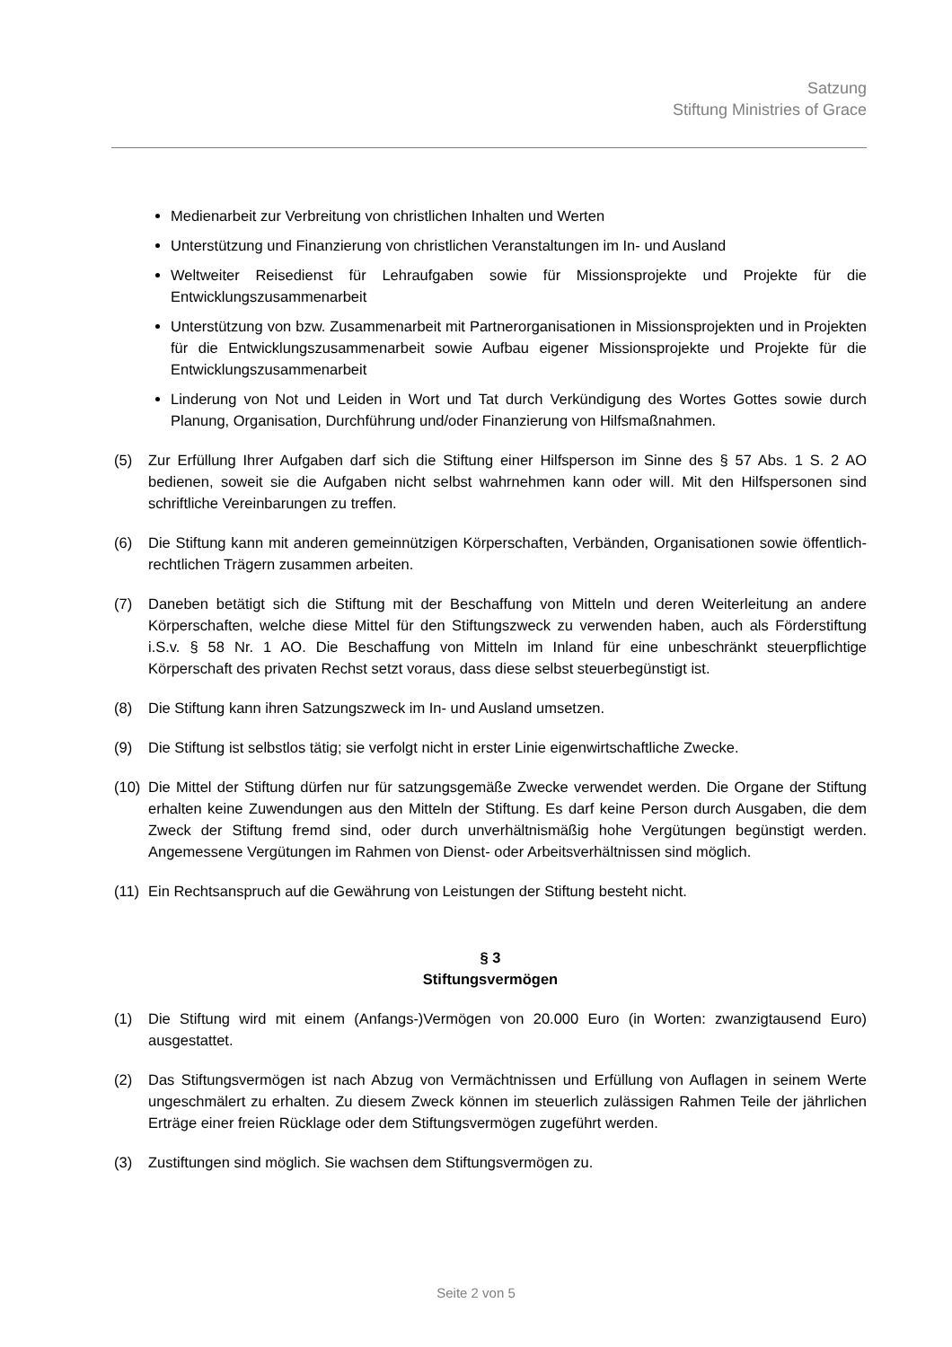Satzung
Stiftung Ministries of Grace
Medienarbeit zur Verbreitung von christlichen Inhalten und Werten
Unterstützung und Finanzierung von christlichen Veranstaltungen im In- und Ausland
Weltweiter Reisedienst für Lehraufgaben sowie für Missionsprojekte und Projekte für die Entwicklungszusammenarbeit
Unterstützung von bzw. Zusammenarbeit mit Partnerorganisationen in Missionsprojekten und in Projekten für die Entwicklungszusammenarbeit sowie Aufbau eigener Missionsprojekte und Projekte für die Entwicklungszusammenarbeit
Linderung von Not und Leiden in Wort und Tat durch Verkündigung des Wortes Gottes sowie durch Planung, Organisation, Durchführung und/oder Finanzierung von Hilfsmaßnahmen.
(5) Zur Erfüllung Ihrer Aufgaben darf sich die Stiftung einer Hilfsperson im Sinne des § 57 Abs. 1 S. 2 AO bedienen, soweit sie die Aufgaben nicht selbst wahrnehmen kann oder will. Mit den Hilfspersonen sind schriftliche Vereinbarungen zu treffen.
(6) Die Stiftung kann mit anderen gemeinnützigen Körperschaften, Verbänden, Organisationen sowie öffentlich-rechtlichen Trägern zusammen arbeiten.
(7) Daneben betätigt sich die Stiftung mit der Beschaffung von Mitteln und deren Weiterleitung an andere Körperschaften, welche diese Mittel für den Stiftungszweck zu verwenden haben, auch als Förderstiftung i.S.v. § 58 Nr. 1 AO. Die Beschaffung von Mitteln im Inland für eine unbeschränkt steuerpflichtige Körperschaft des privaten Rechst setzt voraus, dass diese selbst steuerbegünstigt ist.
(8) Die Stiftung kann ihren Satzungszweck im In- und Ausland umsetzen.
(9) Die Stiftung ist selbstlos tätig; sie verfolgt nicht in erster Linie eigenwirtschaftliche Zwecke.
(10) Die Mittel der Stiftung dürfen nur für satzungsgemäße Zwecke verwendet werden. Die Organe der Stiftung erhalten keine Zuwendungen aus den Mitteln der Stiftung. Es darf keine Person durch Ausgaben, die dem Zweck der Stiftung fremd sind, oder durch unverhältnismäßig hohe Vergütungen begünstigt werden. Angemessene Vergütungen im Rahmen von Dienst- oder Arbeitsverhältnissen sind möglich.
(11) Ein Rechtsanspruch auf die Gewährung von Leistungen der Stiftung besteht nicht.
§ 3
Stiftungsvermögen
(1) Die Stiftung wird mit einem (Anfangs-)Vermögen von 20.000 Euro (in Worten: zwanzigtausend Euro) ausgestattet.
(2) Das Stiftungsvermögen ist nach Abzug von Vermächtnissen und Erfüllung von Auflagen in seinem Werte ungeschmälert zu erhalten. Zu diesem Zweck können im steuerlich zulässigen Rahmen Teile der jährlichen Erträge einer freien Rücklage oder dem Stiftungsvermögen zugeführt werden.
(3) Zustiftungen sind möglich. Sie wachsen dem Stiftungsvermögen zu.
Seite 2 von 5